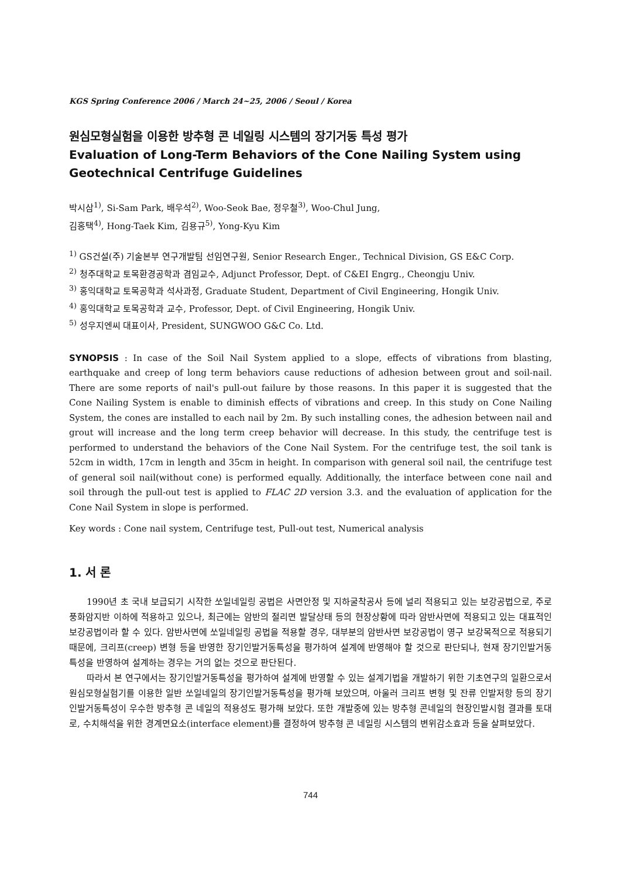KGS Spring Conference 2006 / March 24~25, 2006 / Seoul / Korea
원심모형실험을 이용한 방추형 콘 네일링 시스템의 장기거동 특성 평가
Evaluation of Long-Term Behaviors of the Cone Nailing System using Geotechnical Centrifuge Guidelines
박시삼<sup>1)</sup>, Si-Sam Park, 배우석<sup>2)</sup>, Woo-Seok Bae, 정우철<sup>3)</sup>, Woo-Chul Jung,
김홍택<sup>4)</sup>, Hong-Taek Kim, 김용규<sup>5)</sup>, Yong-Kyu Kim
<sup>1)</sup> GS건설(주) 기술본부 연구개발팀 선임연구원, Senior Research Enger., Technical Division, GS E&C Corp.
<sup>2)</sup> 청주대학교 토목환경공학과 겸임교수, Adjunct Professor, Dept. of C&EI Engrg., Cheongju Univ.
<sup>3)</sup> 홍익대학교 토목공학과 석사과정, Graduate Student, Department of Civil Engineering, Hongik Univ.
<sup>4)</sup> 홍익대학교 토목공학과 교수, Professor, Dept. of Civil Engineering, Hongik Univ.
<sup>5)</sup> 성우지엔씨 대표이사, President, SUNGWOO G&C Co. Ltd.
SYNOPSIS : In case of the Soil Nail System applied to a slope, effects of vibrations from blasting, earthquake and creep of long term behaviors cause reductions of adhesion between grout and soil-nail. There are some reports of nail's pull-out failure by those reasons. In this paper it is suggested that the Cone Nailing System is enable to diminish effects of vibrations and creep. In this study on Cone Nailing System, the cones are installed to each nail by 2m. By such installing cones, the adhesion between nail and grout will increase and the long term creep behavior will decrease. In this study, the centrifuge test is performed to understand the behaviors of the Cone Nail System. For the centrifuge test, the soil tank is 52cm in width, 17cm in length and 35cm in height. In comparison with general soil nail, the centrifuge test of general soil nail(without cone) is performed equally. Additionally, the interface between cone nail and soil through the pull-out test is applied to FLAC 2D version 3.3. and the evaluation of application for the Cone Nail System in slope is performed.
Key words : Cone nail system, Centrifuge test, Pull-out test, Numerical analysis
1. 서 론
1990년 초 국내 보급되기 시작한 쏘일네일링 공법은 사면안정 및 지하굴착공사 등에 널리 적용되고 있는 보강공법으로, 주로 풍화암지반 이하에 적용하고 있으나, 최근에는 암반의 절리면 발달상태 등의 현장상황에 따라 암반사면에 적용되고 있는 대표적인 보강공법이라 할 수 있다. 암반사면에 쏘일네일링 공법을 적용할 경우, 대부분의 암반사면 보강공법이 영구 보강목적으로 적용되기 때문에, 크리프(creep) 변형 등을 반영한 장기인발거동특성을 평가하여 설계에 반영해야 할 것으로 판단되나, 현재 장기인발거동 특성을 반영하여 설계하는 경우는 거의 없는 것으로 판단된다.
따라서 본 연구에서는 장기인발거동특성을 평가하여 설계에 반영할 수 있는 설계기법을 개발하기 위한 기초연구의 일환으로서 원심모형실험기를 이용한 일반 쏘일네일의 장기인발거동특성을 평가해 보았으며, 아울러 크리프 변형 및 잔류 인발저항 등의 장기인발거동특성이 우수한 방추형 콘 네일의 적용성도 평가해 보았다. 또한 개발중에 있는 방추형 콘네일의 현장인발시험 결과를 토대로, 수치해석을 위한 경계면요소(interface element)를 결정하여 방추형 콘 네일링 시스템의 변위감소효과 등을 살펴보았다.
744